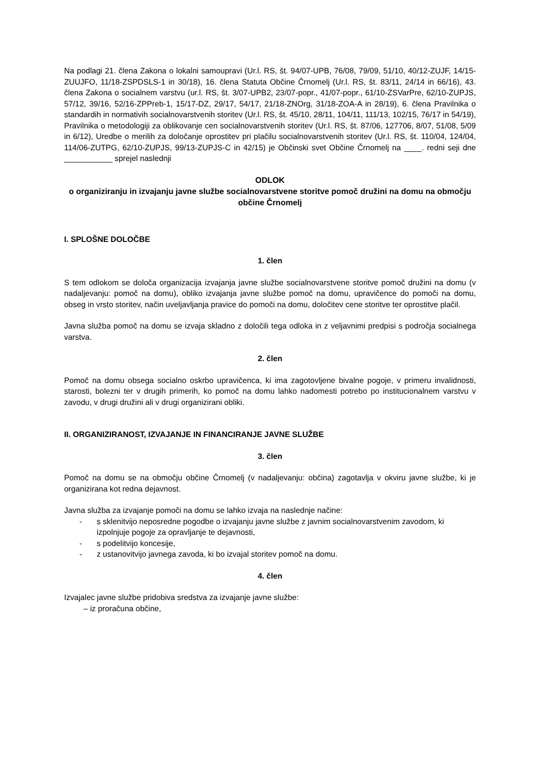Na podlagi 21. člena Zakona o lokalni samoupravi (Ur.l. RS, št. 94/07-UPB, 76/08, 79/09, 51/10, 40/12-ZUJF, 14/15-ZUUJFO, 11/18-ZSPDSLS-1 in 30/18), 16. člena Statuta Občine Črnomelj (Ur.l. RS, št. 83/11, 24/14 in 66/16), 43. člena Zakona o socialnem varstvu (ur.l. RS, št. 3/07-UPB2, 23/07-popr., 41/07-popr., 61/10-ZSVarPre, 62/10-ZUPJS, 57/12, 39/16, 52/16-ZPPreb-1, 15/17-DZ, 29/17, 54/17, 21/18-ZNOrg, 31/18-ZOA-A in 28/19), 6. člena Pravilnika o standardih in normativih socialnovarstvenih storitev (Ur.l. RS, št. 45/10, 28/11, 104/11, 111/13, 102/15, 76/17 in 54/19), Pravilnika o metodologiji za oblikovanje cen socialnovarstvenih storitev (Ur.l. RS, št. 87/06, 127706, 8/07, 51/08, 5/09 in 6/12), Uredbe o merilih za določanje oprostitev pri plačilu socialnovarstvenih storitev (Ur.l. RS, št. 110/04, 124/04, 114/06-ZUTPG, 62/10-ZUPJS, 99/13-ZUPJS-C in 42/15) je Občinski svet Občine Črnomelj na ____. redni seji dne ___________ sprejel naslednji
ODLOK
o organiziranju in izvajanju javne službe socialnovarstvene storitve pomoč družini na domu na območju občine Črnomelj
I. SPLOŠNE DOLOČBE
1. člen
S tem odlokom se določa organizacija izvajanja javne službe socialnovarstvene storitve pomoč družini na domu (v nadaljevanju: pomoč na domu), obliko izvajanja javne službe pomoč na domu, upravičence do pomoči na domu, obseg in vrsto storitev, način uveljavljanja pravice do pomoči na domu, določitev cene storitve ter oprostitve plačil.
Javna služba pomoč na domu se izvaja skladno z določili tega odloka in z veljavnimi predpisi s področja socialnega varstva.
2. člen
Pomoč na domu obsega socialno oskrbo upravičenca, ki ima zagotovljene bivalne pogoje, v primeru invalidnosti, starosti, bolezni ter v drugih primerih, ko pomoč na domu lahko nadomesti potrebo po institucionalnem varstvu v zavodu, v drugi družini ali v drugi organizirani obliki.
II. ORGANIZIRANOST, IZVAJANJE IN FINANCIRANJE JAVNE SLUŽBE
3. člen
Pomoč na domu se na območju občine Črnomelj (v nadaljevanju: občina) zagotavlja v okviru javne službe, ki je organizirana kot redna dejavnost.
Javna služba za izvajanje pomoči na domu se lahko izvaja na naslednje načine:
- s sklenitvijo neposredne pogodbe o izvajanju javne službe z javnim socialnovarstvenim zavodom, ki izpolnjuje pogoje za opravljanje te dejavnosti,
- s podelitvijo koncesije,
- z ustanovitvijo javnega zavoda, ki bo izvajal storitev pomoč na domu.
4. člen
Izvajalec javne službe pridobiva sredstva za izvajanje javne službe:
– iz proračuna občine,